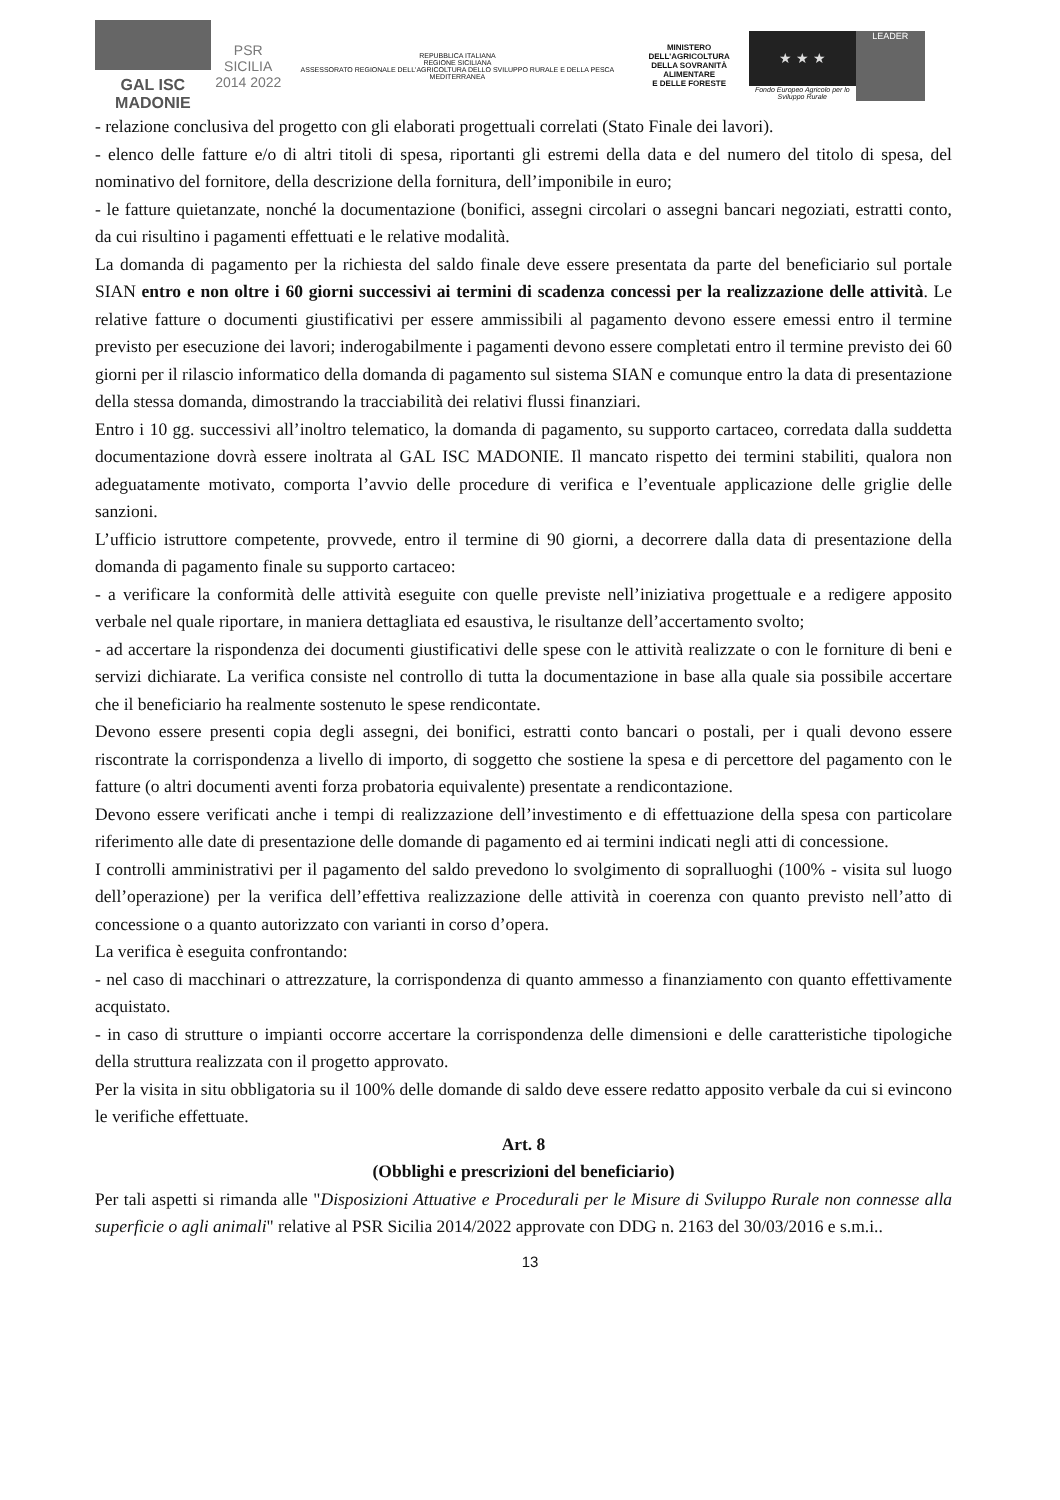GAL ISC MADONIE
PSR SICILIA
2014 2022
REPUBBLICA ITALIANA
REGIONE SICILIANA
ASSESSORATO REGIONALE DELL'AGRICOLTURA DELLO SVILUPPO RURALE E DELLA PESCA MEDITERRANEA
MINISTERO DELL'AGRICOLTURA
DELLA SOVRANITÀ ALIMENTARE
E DELLE FORESTE
★ ★ ★
Fondo Europeo Agricolo per lo Sviluppo Rurale
LEADER
- relazione conclusiva del progetto con gli elaborati progettuali correlati (Stato Finale dei lavori).
- elenco delle fatture e/o di altri titoli di spesa, riportanti gli estremi della data e del numero del titolo di spesa, del nominativo del fornitore, della descrizione della fornitura, dell’imponibile in euro;
- le fatture quietanzate, nonché la documentazione (bonifici, assegni circolari o assegni bancari negoziati, estratti conto, da cui risultino i pagamenti effettuati e le relative modalità.
La domanda di pagamento per la richiesta del saldo finale deve essere presentata da parte del beneficiario sul portale SIAN entro e non oltre i 60 giorni successivi ai termini di scadenza concessi per la realizzazione delle attività. Le relative fatture o documenti giustificativi per essere ammissibili al pagamento devono essere emessi entro il termine previsto per esecuzione dei lavori; inderogabilmente i pagamenti devono essere completati entro il termine previsto dei 60 giorni per il rilascio informatico della domanda di pagamento sul sistema SIAN e comunque entro la data di presentazione della stessa domanda, dimostrando la tracciabilità dei relativi flussi finanziari.
Entro i 10 gg. successivi all’inoltro telematico, la domanda di pagamento, su supporto cartaceo, corredata dalla suddetta documentazione dovrà essere inoltrata al GAL ISC MADONIE. Il mancato rispetto dei termini stabiliti, qualora non adeguatamente motivato, comporta l’avvio delle procedure di verifica e l’eventuale applicazione delle griglie delle sanzioni.
L’ufficio istruttore competente, provvede, entro il termine di 90 giorni, a decorrere dalla data di presentazione della domanda di pagamento finale su supporto cartaceo:
- a verificare la conformità delle attività eseguite con quelle previste nell’iniziativa progettuale e a redigere apposito verbale nel quale riportare, in maniera dettagliata ed esaustiva, le risultanze dell’accertamento svolto;
- ad accertare la rispondenza dei documenti giustificativi delle spese con le attività realizzate o con le forniture di beni e servizi dichiarate. La verifica consiste nel controllo di tutta la documentazione in base alla quale sia possibile accertare che il beneficiario ha realmente sostenuto le spese rendicontate.
Devono essere presenti copia degli assegni, dei bonifici, estratti conto bancari o postali, per i quali devono essere riscontrate la corrispondenza a livello di importo, di soggetto che sostiene la spesa e di percettore del pagamento con le fatture (o altri documenti aventi forza probatoria equivalente) presentate a rendicontazione.
Devono essere verificati anche i tempi di realizzazione dell’investimento e di effettuazione della spesa con particolare riferimento alle date di presentazione delle domande di pagamento ed ai termini indicati negli atti di concessione.
I controlli amministrativi per il pagamento del saldo prevedono lo svolgimento di sopralluoghi (100% - visita sul luogo dell’operazione) per la verifica dell’effettiva realizzazione delle attività in coerenza con quanto previsto nell’atto di concessione o a quanto autorizzato con varianti in corso d’opera.
La verifica è eseguita confrontando:
- nel caso di macchinari o attrezzature, la corrispondenza di quanto ammesso a finanziamento con quanto effettivamente acquistato.
- in caso di strutture o impianti occorre accertare la corrispondenza delle dimensioni e delle caratteristiche tipologiche della struttura realizzata con il progetto approvato.
Per la visita in situ obbligatoria su il 100% delle domande di saldo deve essere redatto apposito verbale da cui si evincono le verifiche effettuate.
Art. 8
(Obblighi e prescrizioni del beneficiario)
Per tali aspetti si rimanda alle "Disposizioni Attuative e Procedurali per le Misure di Sviluppo Rurale non connesse alla superficie o agli animali" relative al PSR Sicilia 2014/2022 approvate con DDG n. 2163 del 30/03/2016 e s.m.i..
13